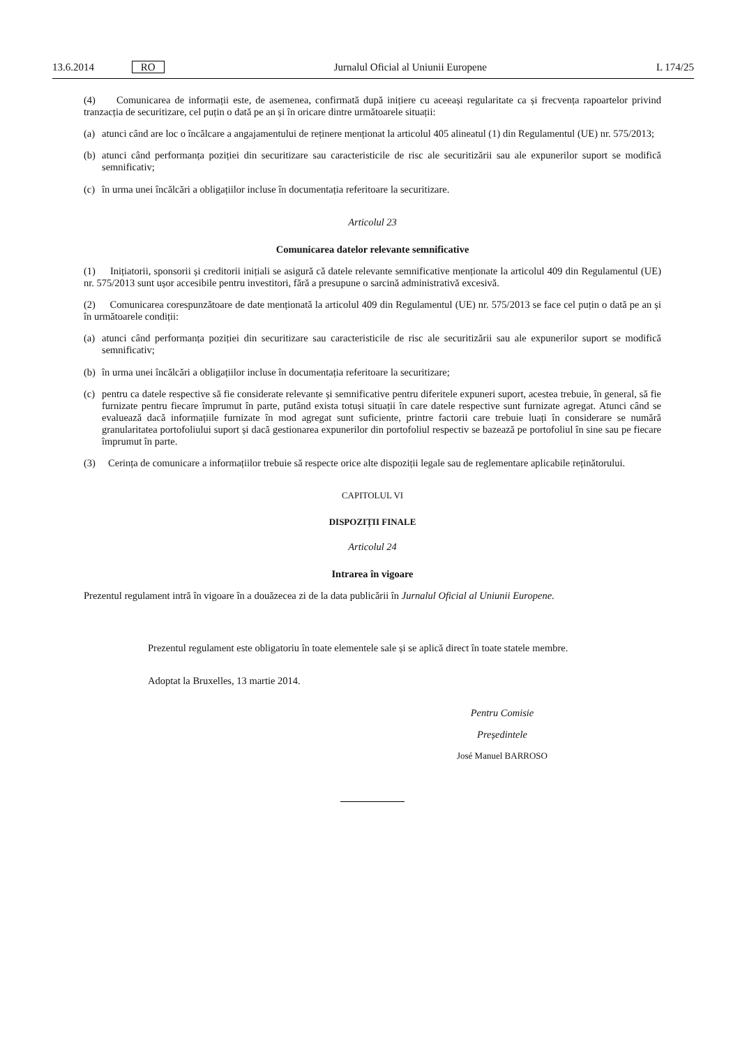13.6.2014 RO Jurnalul Oficial al Uniunii Europene L 174/25
(4) Comunicarea de informații este, de asemenea, confirmată după inițiere cu aceeași regularitate ca și frecvența rapoartelor privind tranzacția de securitizare, cel puțin o dată pe an și în oricare dintre următoarele situații:
(a) atunci când are loc o încălcare a angajamentului de reținere menționat la articolul 405 alineatul (1) din Regulamentul (UE) nr. 575/2013;
(b) atunci când performanța poziției din securitizare sau caracteristicile de risc ale securitizării sau ale expunerilor suport se modifică semnificativ;
(c) în urma unei încălcări a obligațiilor incluse în documentația referitoare la securitizare.
Articolul 23
Comunicarea datelor relevante semnificative
(1) Inițiatorii, sponsorii și creditorii inițiali se asigură că datele relevante semnificative menționate la articolul 409 din Regulamentul (UE) nr. 575/2013 sunt ușor accesibile pentru investitori, fără a presupune o sarcină administrativă excesivă.
(2) Comunicarea corespunzătoare de date menționată la articolul 409 din Regulamentul (UE) nr. 575/2013 se face cel puțin o dată pe an și în următoarele condiții:
(a) atunci când performanța poziției din securitizare sau caracteristicile de risc ale securitizării sau ale expunerilor suport se modifică semnificativ;
(b) în urma unei încălcări a obligațiilor incluse în documentația referitoare la securitizare;
(c) pentru ca datele respective să fie considerate relevante și semnificative pentru diferitele expuneri suport, acestea trebuie, în general, să fie furnizate pentru fiecare împrumut în parte, putând exista totuși situații în care datele respective sunt furnizate agregat. Atunci când se evaluează dacă informațiile furnizate în mod agregat sunt suficiente, printre factorii care trebuie luați în considerare se numără granularitatea portofoliului suport și dacă gestionarea expunerilor din portofoliul respectiv se bazează pe portofoliul în sine sau pe fiecare împrumut în parte.
(3) Cerința de comunicare a informațiilor trebuie să respecte orice alte dispoziții legale sau de reglementare aplicabile reținătorului.
CAPITOLUL VI
DISPOZIȚII FINALE
Articolul 24
Intrarea în vigoare
Prezentul regulament intră în vigoare în a douăzecea zi de la data publicării în Jurnalul Oficial al Uniunii Europene.
Prezentul regulament este obligatoriu în toate elementele sale și se aplică direct în toate statele membre.
Adoptat la Bruxelles, 13 martie 2014.
Pentru Comisie
Președintele
José Manuel BARROSO